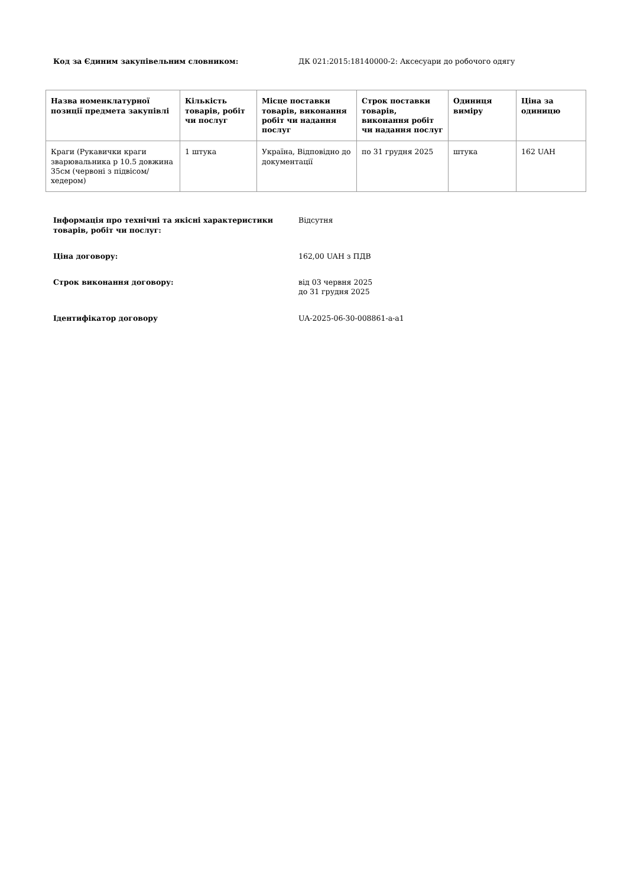Код за Єдиним закупівельним словником: ДК 021:2015:18140000-2: Аксесуари до робочого одягу
| Назва номенклатурної позиції предмета закупівлі | Кількість товарів, робіт чи послуг | Місце поставки товарів, виконання робіт чи надання послуг | Строк поставки товарів, виконання робіт чи надання послуг | Одиниця виміру | Ціна за одиницю |
| --- | --- | --- | --- | --- | --- |
| Краги (Рукавички краги зварювальника р 10.5 довжина 35см (червоні з підвісом/хедером) | 1 штука | Україна, Відповідно до документації | по 31 грудня 2025 | штука | 162 UAH |
Інформація про технічні та якісні характеристики товарів, робіт чи послуг:
Відсутня
Ціна договору: 162,00 UAH з ПДВ
Строк виконання договору: від 03 червня 2025
до 31 грудня 2025
Ідентифікатор договору UA-2025-06-30-008861-a-a1